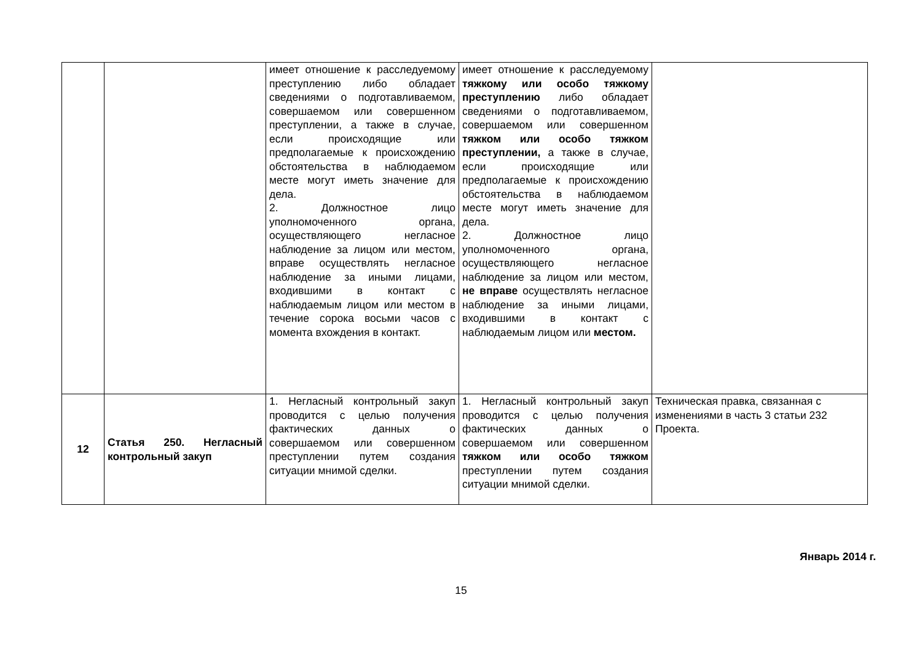| | | имеет отношение к расследуемому преступлению либо обладает сведениями о подготавливаемом, совершаемом или совершенном преступлении, а также в случае, если происходящие или предполагаемые к происхождению обстоятельства в наблюдаемом месте могут иметь значение для дела. 2. Должностное лицо уполномоченного органа, осуществляющего негласное наблюдение за лицом или местом, вправе осуществлять негласное наблюдение за иными лицами, входившими в контакт с наблюдаемым лицом или местом в течение сорока восьми часов с момента вхождения в контакт. | имеет отношение к расследуемому тяжкому или особо тяжкому преступлению либо обладает сведениями о подготавливаемом, совершаемом или совершенном тяжком или особо тяжком преступлении, а также в случае, если происходящие или предполагаемые к происхождению обстоятельства в наблюдаемом месте могут иметь значение для дела. 2. Должностное лицо уполномоченного органа, осуществляющего негласное наблюдение за лицом или местом, не вправе осуществлять негласное наблюдение за иными лицами, входившими в контакт с наблюдаемым лицом или местом. | |
| 12 | Статья 250. Негласный контрольный закуп | 1. Негласный контрольный закуп проводится с целью получения фактических данных о совершаемом или совершенном преступлении путем создания ситуации мнимой сделки. | 1. Негласный контрольный закуп проводится с целью получения фактических данных о совершаемом или совершенном тяжком или особо тяжком преступлении путем создания ситуации мнимой сделки. | Техническая правка, связанная с изменениями в часть 3 статьи 232 Проекта. |
Январь 2014 г.
15